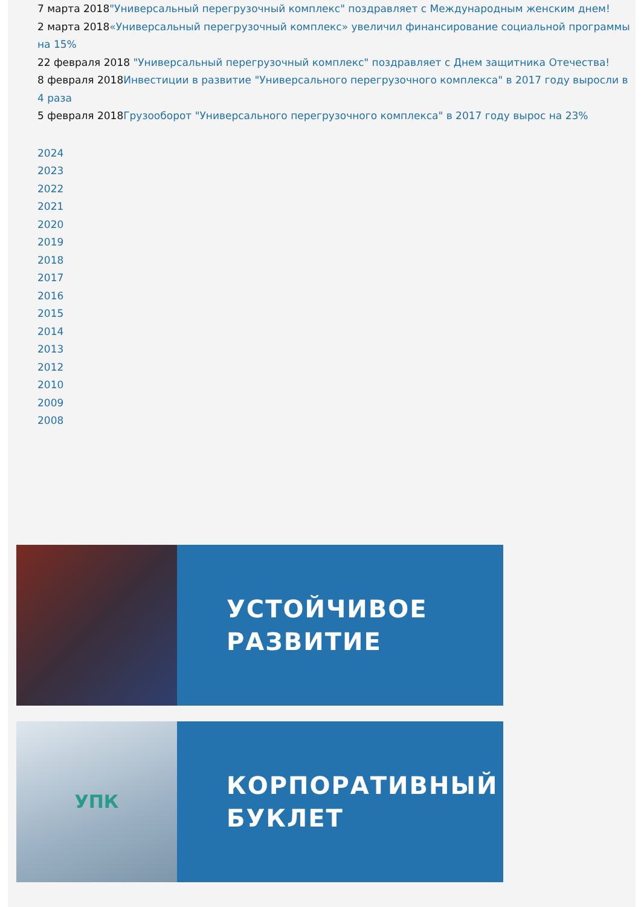7 марта 2018"Универсальный перегрузочный комплекс" поздравляет с Международным женским днем!
2 марта 2018«Универсальный перегрузочный комплекс» увеличил финансирование социальной программы на 15%
22 февраля 2018 "Универсальный перегрузочный комплекс" поздравляет с Днем защитника Отечества!
8 февраля 2018Инвестиции в развитие "Универсального перегрузочного комплекса" в 2017 году выросли в 4 раза
5 февраля 2018Грузооборот "Универсального перегрузочного комплекса" в 2017 году вырос на 23%
2024
2023
2022
2021
2020
2019
2018
2017
2016
2015
2014
2013
2012
2010
2009
2008
УСТОЙЧИВОЕ
РАЗВИТИЕ
УПК
КОРПОРАТИВНЫЙ
БУКЛЕТ